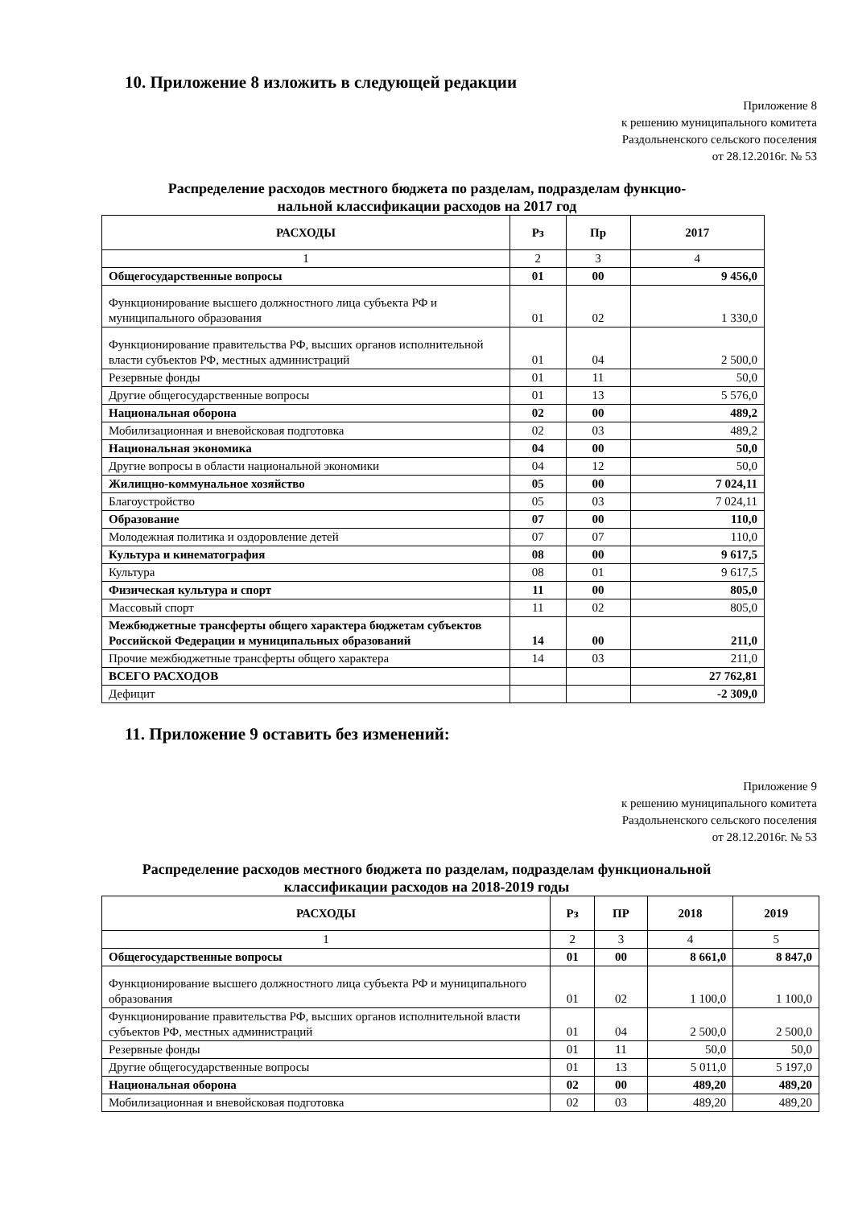10. Приложение 8 изложить в следующей редакции
Приложение 8
к решению муниципального комитета
Раздольненского сельского поселения
от 28.12.2016г. № 53
Распределение расходов местного бюджета по разделам, подразделам функцио-
нальной классификации расходов на 2017 год
| РАСХОДЫ | Рз | Пр | 2017 |
| --- | --- | --- | --- |
| 1 | 2 | 3 | 4 |
| Общегосударственные вопросы | 01 | 00 | 9 456,0 |
| Функционирование высшего должностного лица субъекта РФ и муниципального образования | 01 | 02 | 1 330,0 |
| Функционирование правительства РФ, высших органов исполнительной власти субъектов РФ, местных администраций | 01 | 04 | 2 500,0 |
| Резервные фонды | 01 | 11 | 50,0 |
| Другие общегосударственные вопросы | 01 | 13 | 5 576,0 |
| Национальная оборона | 02 | 00 | 489,2 |
| Мобилизационная и вневойсковая подготовка | 02 | 03 | 489,2 |
| Национальная экономика | 04 | 00 | 50,0 |
| Другие вопросы в области национальной экономики | 04 | 12 | 50,0 |
| Жилищно-коммунальное хозяйство | 05 | 00 | 7 024,11 |
| Благоустройство | 05 | 03 | 7 024,11 |
| Образование | 07 | 00 | 110,0 |
| Молодежная политика и оздоровление детей | 07 | 07 | 110,0 |
| Культура и кинематография | 08 | 00 | 9 617,5 |
| Культура | 08 | 01 | 9 617,5 |
| Физическая культура и спорт | 11 | 00 | 805,0 |
| Массовый спорт | 11 | 02 | 805,0 |
| Межбюджетные трансферты общего характера бюджетам субъектов Российской Федерации и муниципальных образований | 14 | 00 | 211,0 |
| Прочие межбюджетные трансферты общего характера | 14 | 03 | 211,0 |
| ВСЕГО РАСХОДОВ | | | 27 762,81 |
| Дефицит | | | -2 309,0 |
11. Приложение 9 оставить без изменений:
Приложение 9
к решению муниципального комитета
Раздольненского сельского поселения
от 28.12.2016г. № 53
Распределение расходов местного бюджета по разделам, подразделам функциональной
классификации расходов на 2018-2019 годы
| РАСХОДЫ | Рз | ПР | 2018 | 2019 |
| --- | --- | --- | --- | --- |
| 1 | 2 | 3 | 4 | 5 |
| Общегосударственные вопросы | 01 | 00 | 8 661,0 | 8 847,0 |
| Функционирование высшего должностного лица субъекта РФ и муниципального образования | 01 | 02 | 1 100,0 | 1 100,0 |
| Функционирование правительства РФ, высших органов исполнительной власти субъектов РФ, местных администраций | 01 | 04 | 2 500,0 | 2 500,0 |
| Резервные фонды | 01 | 11 | 50,0 | 50,0 |
| Другие общегосударственные вопросы | 01 | 13 | 5 011,0 | 5 197,0 |
| Национальная оборона | 02 | 00 | 489,20 | 489,20 |
| Мобилизационная и вневойсковая подготовка | 02 | 03 | 489,20 | 489,20 |